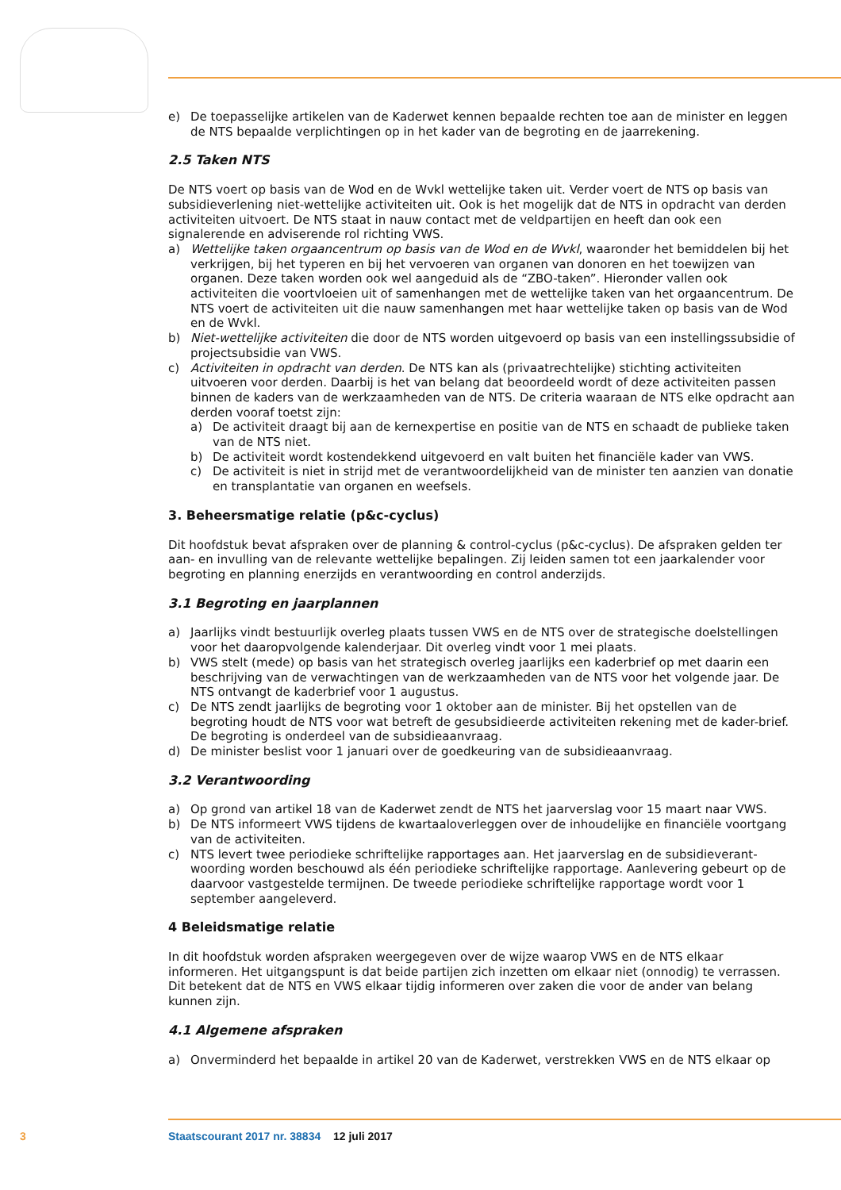e) De toepasselijke artikelen van de Kaderwet kennen bepaalde rechten toe aan de minister en leggen de NTS bepaalde verplichtingen op in het kader van de begroting en de jaarrekening.
2.5 Taken NTS
De NTS voert op basis van de Wod en de Wvkl wettelijke taken uit. Verder voert de NTS op basis van subsidieverlening niet-wettelijke activiteiten uit. Ook is het mogelijk dat de NTS in opdracht van derden activiteiten uitvoert. De NTS staat in nauw contact met de veldpartijen en heeft dan ook een signalerende en adviserende rol richting VWS.
a) Wettelijke taken orgaancentrum op basis van de Wod en de Wvkl, waaronder het bemiddelen bij het verkrijgen, bij het typeren en bij het vervoeren van organen van donoren en het toewijzen van organen. Deze taken worden ook wel aangeduid als de “ZBO-taken”. Hieronder vallen ook activiteiten die voortvloeien uit of samenhangen met de wettelijke taken van het orgaancentrum. De NTS voert de activiteiten uit die nauw samenhangen met haar wettelijke taken op basis van de Wod en de Wvkl.
b) Niet-wettelijke activiteiten die door de NTS worden uitgevoerd op basis van een instellingssubsidie of projectsubsidie van VWS.
c) Activiteiten in opdracht van derden. De NTS kan als (privaatrechtelijke) stichting activiteiten uitvoeren voor derden. Daarbij is het van belang dat beoordeeld wordt of deze activiteiten passen binnen de kaders van de werkzaamheden van de NTS. De criteria waaraan de NTS elke opdracht aan derden vooraf toetst zijn:
a) De activiteit draagt bij aan de kernexpertise en positie van de NTS en schaadt de publieke taken van de NTS niet.
b) De activiteit wordt kostendekkend uitgevoerd en valt buiten het financiële kader van VWS.
c) De activiteit is niet in strijd met de verantwoordelijkheid van de minister ten aanzien van donatie en transplantatie van organen en weefsels.
3. Beheersmatige relatie (p&c-cyclus)
Dit hoofdstuk bevat afspraken over de planning & control-cyclus (p&c-cyclus). De afspraken gelden ter aan- en invulling van de relevante wettelijke bepalingen. Zij leiden samen tot een jaarkalender voor begroting en planning enerzijds en verantwoording en control anderzijds.
3.1 Begroting en jaarplannen
a) Jaarlijks vindt bestuurlijk overleg plaats tussen VWS en de NTS over de strategische doelstellingen voor het daaropvolgende kalenderjaar. Dit overleg vindt voor 1 mei plaats.
b) VWS stelt (mede) op basis van het strategisch overleg jaarlijks een kaderbrief op met daarin een beschrijving van de verwachtingen van de werkzaamheden van de NTS voor het volgende jaar. De NTS ontvangt de kaderbrief voor 1 augustus.
c) De NTS zendt jaarlijks de begroting voor 1 oktober aan de minister. Bij het opstellen van de begroting houdt de NTS voor wat betreft de gesubsidieerde activiteiten rekening met de kader-brief. De begroting is onderdeel van de subsidieaanvraag.
d) De minister beslist voor 1 januari over de goedkeuring van de subsidieaanvraag.
3.2 Verantwoording
a) Op grond van artikel 18 van de Kaderwet zendt de NTS het jaarverslag voor 15 maart naar VWS.
b) De NTS informeert VWS tijdens de kwartaaloverleggen over de inhoudelijke en financiële voortgang van de activiteiten.
c) NTS levert twee periodieke schriftelijke rapportages aan. Het jaarverslag en de subsidieverant-woording worden beschouwd als één periodieke schriftelijke rapportage. Aanlevering gebeurt op de daarvoor vastgestelde termijnen. De tweede periodieke schriftelijke rapportage wordt voor 1 september aangeleverd.
4 Beleidsmatige relatie
In dit hoofdstuk worden afspraken weergegeven over de wijze waarop VWS en de NTS elkaar informeren. Het uitgangspunt is dat beide partijen zich inzetten om elkaar niet (onnodig) te verrassen. Dit betekent dat de NTS en VWS elkaar tijdig informeren over zaken die voor de ander van belang kunnen zijn.
4.1 Algemene afspraken
a) Onverminderd het bepaalde in artikel 20 van de Kaderwet, verstrekken VWS en de NTS elkaar op
3 Staatscourant 2017 nr. 38834 12 juli 2017